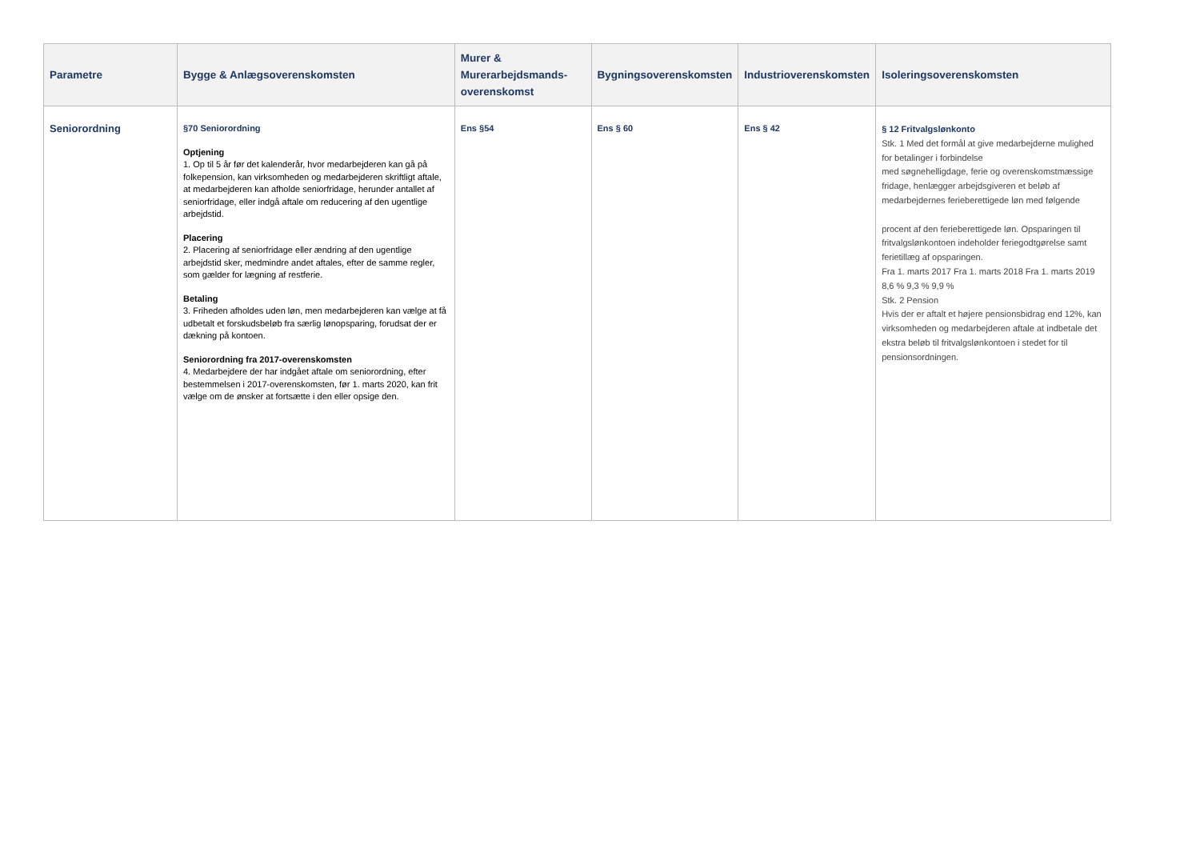| Parametre | Bygge & Anlægsoverenskomsten | Murer & Murerarbejdsmands-overenskomst | Bygningsoverenskomsten | Industrioverenskomsten | Isoleringsoverenskomsten |
| --- | --- | --- | --- | --- | --- |
| Seniorordning | §70 Seniorordning Optjening 1. Op til 5 år før det kalenderår, hvor medarbejderen kan gå på folkepension, kan virksomheden og medarbejderen skriftligt aftale, at medarbejderen kan afholde seniorfridage, herunder antallet af seniorfridage, eller indgå aftale om reducering af den ugentlige arbejdstid. Placering 2. Placering af seniorfridage eller ændring af den ugentlige arbejdstid sker, medmindre andet aftales, efter de samme regler, som gælder for lægning af restferie. Betaling 3. Friheden afholdes uden løn, men medarbejderen kan vælge at få udbetalt et forskudsbeløb fra særlig lønopsparing, forudsat der er dækning på kontoen. Seniorordning fra 2017-overenskomsten 4. Medarbejdere der har indgået aftale om seniorordning, efter bestemmelsen i 2017-overenskomsten, før 1. marts 2020, kan frit vælge om de ønsker at fortsætte i den eller opsige den. | Ens §54 | Ens § 60 | Ens § 42 | § 12 Fritvalgslønkonto Stk. 1 Med det formål at give medarbejderne mulighed for betalinger i forbindelse med søgnehelligdage, ferie og overenskomstmæssige fridage, henlægger arbejdsgiveren et beløb af medarbejdernes ferieberettigede løn med følgende procent af den ferieberettigede løn. Opsparingen til fritvalgslønkontoen indeholder feriegodtgørelse samt ferietillæg af opsparingen. Fra 1. marts 2017 Fra 1. marts 2018 Fra 1. marts 2019 8,6 % 9,3 % 9,9 % Stk. 2 Pension Hvis der er aftalt et højere pensionsbidrag end 12%, kan virksomheden og medarbejderen aftale at indbetale det ekstra beløb til fritvalgslønkontoen i stedet for til pensionsordningen. |